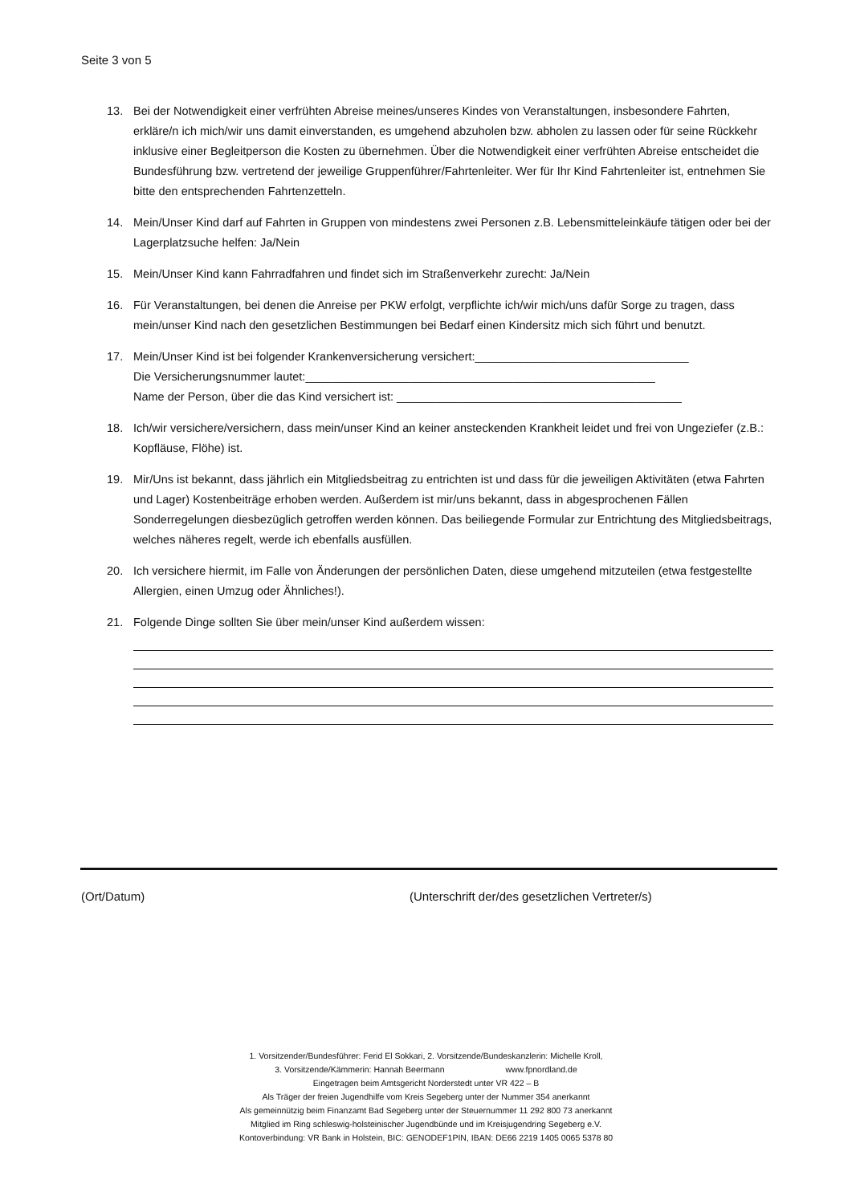Seite 3 von 5
13. Bei der Notwendigkeit einer verfrühten Abreise meines/unseres Kindes von Veranstaltungen, insbesondere Fahrten, erkläre/n ich mich/wir uns damit einverstanden, es umgehend abzuholen bzw. abholen zu lassen oder für seine Rückkehr inklusive einer Begleitperson die Kosten zu übernehmen. Über die Notwendigkeit einer verfrühten Abreise entscheidet die Bundesführung bzw. vertretend der jeweilige Gruppenführer/Fahrtenleiter. Wer für Ihr Kind Fahrtenleiter ist, entnehmen Sie bitte den entsprechenden Fahrtenzetteln.
14. Mein/Unser Kind darf auf Fahrten in Gruppen von mindestens zwei Personen z.B. Lebensmitteleinkäufe tätigen oder bei der Lagerplatzsuche helfen: Ja/Nein
15. Mein/Unser Kind kann Fahrradfahren und findet sich im Straßenverkehr zurecht: Ja/Nein
16. Für Veranstaltungen, bei denen die Anreise per PKW erfolgt, verpflichte ich/wir mich/uns dafür Sorge zu tragen, dass mein/unser Kind nach den gesetzlichen Bestimmungen bei Bedarf einen Kindersitz mich sich führt und benutzt.
17. Mein/Unser Kind ist bei folgender Krankenversicherung versichert:_________________________________
Die Versicherungsnummer lautet:______________________________________________________
Name der Person, über die das Kind versichert ist: ____________________________________________
18. Ich/wir versichere/versichern, dass mein/unser Kind an keiner ansteckenden Krankheit leidet und frei von Ungeziefer (z.B.: Kopfläuse, Flöhe) ist.
19. Mir/Uns ist bekannt, dass jährlich ein Mitgliedsbeitrag zu entrichten ist und dass für die jeweiligen Aktivitäten (etwa Fahrten und Lager) Kostenbeiträge erhoben werden. Außerdem ist mir/uns bekannt, dass in abgesprochenen Fällen Sonderregelungen diesbezüglich getroffen werden können. Das beiliegende Formular zur Entrichtung des Mitgliedsbeitrags, welches näheres regelt, werde ich ebenfalls ausfüllen.
20. Ich versichere hiermit, im Falle von Änderungen der persönlichen Daten, diese umgehend mitzuteilen (etwa festgestellte Allergien, einen Umzug oder Ähnliches!).
21. Folgende Dinge sollten Sie über mein/unser Kind außerdem wissen:
(Ort/Datum)
(Unterschrift der/des gesetzlichen Vertreter/s)
1. Vorsitzender/Bundesführer: Ferid El Sokkari, 2. Vorsitzende/Bundeskanzlerin: Michelle Kroll,
3. Vorsitzende/Kämmerin: Hannah Beermann www.fpnordland.de
Eingetragen beim Amtsgericht Norderstedt unter VR 422 – B
Als Träger der freien Jugendhilfe vom Kreis Segeberg unter der Nummer 354 anerkannt
Als gemeinnützig beim Finanzamt Bad Segeberg unter der Steuernummer 11 292 800 73 anerkannt
Mitglied im Ring schleswig-holsteinischer Jugendbünde und im Kreisjugendring Segeberg e.V.
Kontoverbindung: VR Bank in Holstein, BIC: GENODEF1PIN, IBAN: DE66 2219 1405 0065 5378 80